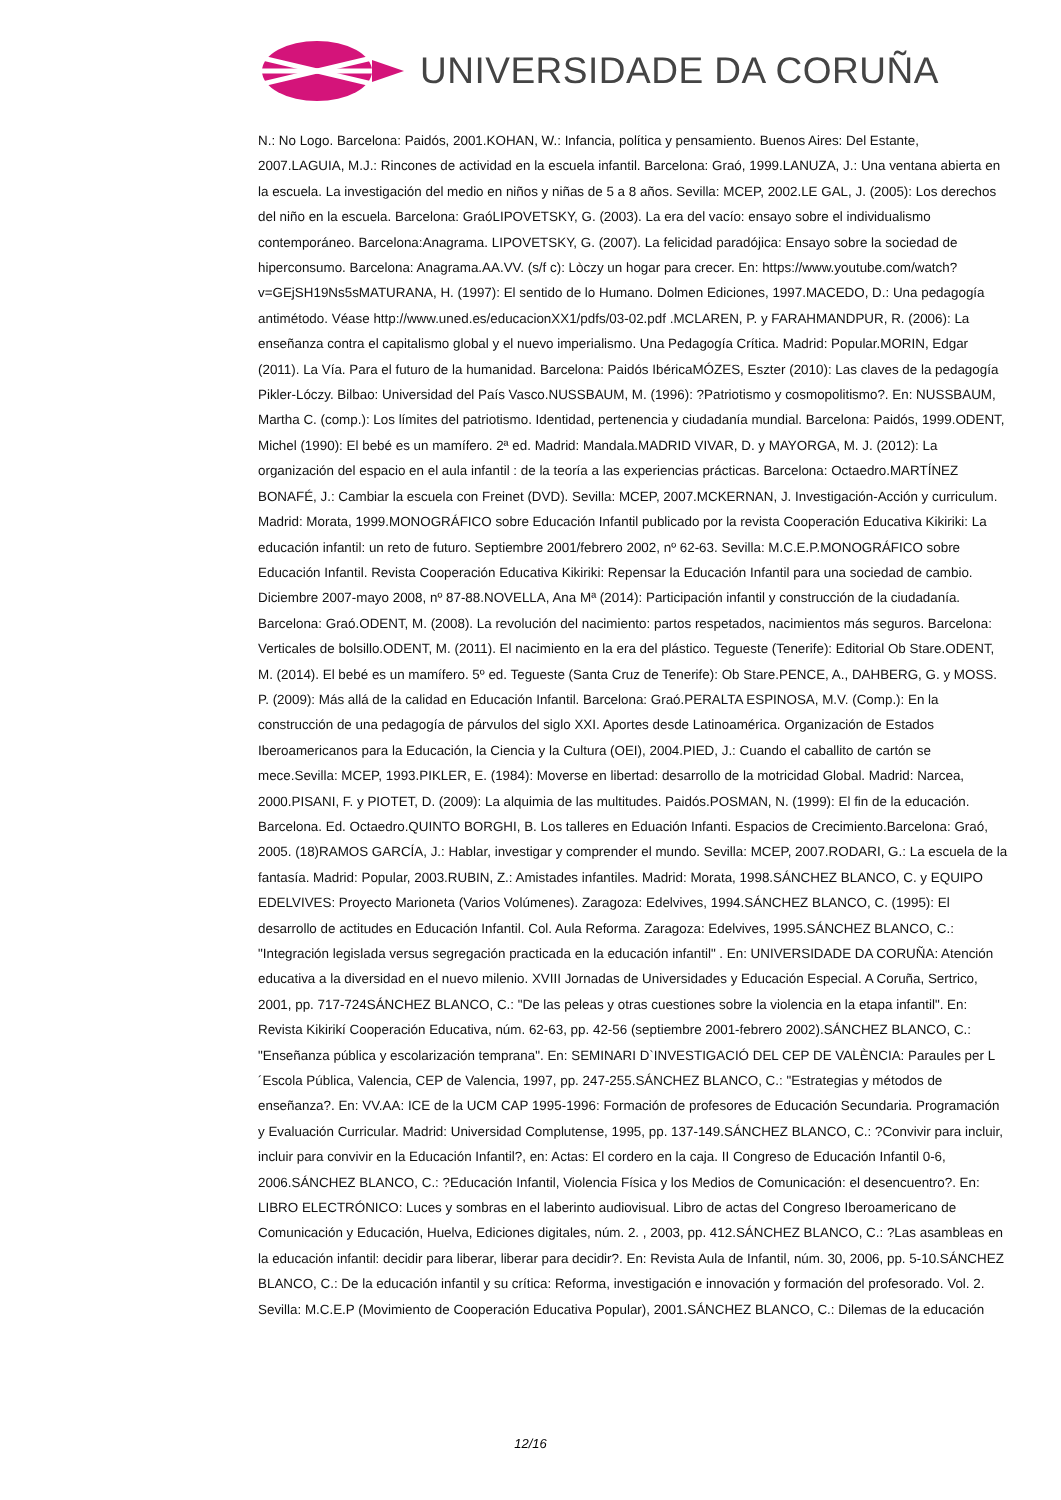UNIVERSIDADE DA CORUÑA
N.: No Logo. Barcelona: Paidós, 2001.KOHAN, W.: Infancia, política y pensamiento. Buenos Aires: Del Estante, 2007.LAGUIA, M.J.: Rincones de actividad en la escuela infantil. Barcelona: Graó, 1999.LANUZA, J.: Una ventana abierta en la escuela. La investigación del medio en niños y niñas de 5 a 8 años. Sevilla: MCEP, 2002.LE GAL, J. (2005): Los derechos del niño en la escuela. Barcelona: GraóLIPOVETSKY, G. (2003). La era del vacío: ensayo sobre el individualismo contemporáneo. Barcelona:Anagrama. LIPOVETSKY, G. (2007). La felicidad paradójica: Ensayo sobre la sociedad de hiperconsumo. Barcelona: Anagrama.AA.VV. (s/f c): Lòczy un hogar para crecer. En: https://www.youtube.com/watch?v=GEjSH19Ns5sMATURANA, H. (1997): El sentido de lo Humano. Dolmen Ediciones, 1997.MACEDO, D.: Una pedagogía antimétodo. Véase http://www.uned.es/educacionXX1/pdfs/03-02.pdf .MCLAREN, P. y FARAHMANDPUR, R. (2006): La enseñanza contra el capitalismo global y el nuevo imperialismo. Una Pedagogía Crítica. Madrid: Popular.MORIN, Edgar (2011). La Vía. Para el futuro de la humanidad. Barcelona: Paidós IbéricaMÓZES, Eszter (2010): Las claves de la pedagogía Pikler-Lóczy. Bilbao: Universidad del País Vasco.NUSSBAUM, M. (1996): ?Patriotismo y cosmopolitismo?. En: NUSSBAUM, Martha C. (comp.): Los límites del patriotismo. Identidad, pertenencia y ciudadanía mundial. Barcelona: Paidós, 1999.ODENT, Michel (1990): El bebé es un mamífero. 2ª ed. Madrid: Mandala.MADRID VIVAR, D. y MAYORGA, M. J. (2012): La organización del espacio en el aula infantil : de la teoría a las experiencias prácticas. Barcelona: Octaedro.MARTÍNEZ BONAFÉ, J.: Cambiar la escuela con Freinet (DVD). Sevilla: MCEP, 2007.MCKERNAN, J. Investigación-Acción y curriculum. Madrid: Morata, 1999.MONOGRÁFICO sobre Educación Infantil publicado por la revista Cooperación Educativa Kikiriki: La educación infantil: un reto de futuro. Septiembre 2001/febrero 2002, nº 62-63. Sevilla: M.C.E.P.MONOGRÁFICO sobre Educación Infantil. Revista Cooperación Educativa Kikiriki: Repensar la Educación Infantil para una sociedad de cambio. Diciembre 2007-mayo 2008, nº 87-88.NOVELLA, Ana Mª (2014): Participación infantil y construcción de la ciudadanía. Barcelona: Graó.ODENT, M. (2008). La revolución del nacimiento: partos respetados, nacimientos más seguros. Barcelona: Verticales de bolsillo.ODENT, M. (2011). El nacimiento en la era del plástico. Tegueste (Tenerife): Editorial Ob Stare.ODENT, M. (2014). El bebé es un mamífero. 5º ed. Tegueste (Santa Cruz de Tenerife): Ob Stare.PENCE, A., DAHBERG, G. y MOSS. P. (2009): Más allá de la calidad en Educación Infantil. Barcelona: Graó.PERALTA ESPINOSA, M.V. (Comp.): En la construcción de una pedagogía de párvulos del siglo XXI. Aportes desde Latinoamérica. Organización de Estados Iberoamericanos para la Educación, la Ciencia y la Cultura (OEI), 2004.PIED, J.: Cuando el caballito de cartón se mece.Sevilla: MCEP, 1993.PIKLER, E. (1984): Moverse en libertad: desarrollo de la motricidad Global. Madrid: Narcea, 2000.PISANI, F. y PIOTET, D. (2009): La alquimia de las multitudes. Paidós.POSMAN, N. (1999): El fin de la educación. Barcelona. Ed. Octaedro.QUINTO BORGHI, B. Los talleres en Eduación Infanti. Espacios de Crecimiento.Barcelona: Graó, 2005. (18)RAMOS GARCÍA, J.: Hablar, investigar y comprender el mundo. Sevilla: MCEP, 2007.RODARI, G.: La escuela de la fantasía. Madrid: Popular, 2003.RUBIN, Z.: Amistades infantiles. Madrid: Morata, 1998.SÁNCHEZ BLANCO, C. y EQUIPO EDELVIVES: Proyecto Marioneta (Varios Volúmenes). Zaragoza: Edelvives, 1994.SÁNCHEZ BLANCO, C. (1995): El desarrollo de actitudes en Educación Infantil. Col. Aula Reforma. Zaragoza: Edelvives, 1995.SÁNCHEZ BLANCO, C.: "Integración legislada versus segregación practicada en la educación infantil" . En: UNIVERSIDADE DA CORUÑA: Atención educativa a la diversidad en el nuevo milenio. XVIII Jornadas de Universidades y Educación Especial. A Coruña, Sertrico, 2001, pp. 717-724SÁNCHEZ BLANCO, C.: "De las peleas y otras cuestiones sobre la violencia en la etapa infantil". En: Revista Kikirikí Cooperación Educativa, núm. 62-63, pp. 42-56 (septiembre 2001-febrero 2002).SÁNCHEZ BLANCO, C.: "Enseñanza pública y escolarización temprana". En: SEMINARI D`INVESTIGACIÓ DEL CEP DE VALÈNCIA: Paraules per L´Escola Pública, Valencia, CEP de Valencia, 1997, pp. 247-255.SÁNCHEZ BLANCO, C.: "Estrategias y métodos de enseñanza?. En: VV.AA: ICE de la UCM CAP 1995-1996: Formación de profesores de Educación Secundaria. Programación y Evaluación Curricular. Madrid: Universidad Complutense, 1995, pp. 137-149.SÁNCHEZ BLANCO, C.: ?Convivir para incluir, incluir para convivir en la Educación Infantil?, en: Actas: El cordero en la caja. II Congreso de Educación Infantil 0-6, 2006.SÁNCHEZ BLANCO, C.: ?Educación Infantil, Violencia Física y los Medios de Comunicación: el desencuentro?. En: LIBRO ELECTRÓNICO: Luces y sombras en el laberinto audiovisual. Libro de actas del Congreso Iberoamericano de Comunicación y Educación, Huelva, Ediciones digitales, núm. 2. , 2003, pp. 412.SÁNCHEZ BLANCO, C.: ?Las asambleas en la educación infantil: decidir para liberar, liberar para decidir?. En: Revista Aula de Infantil, núm. 30, 2006, pp. 5-10.SÁNCHEZ BLANCO, C.: De la educación infantil y su crítica: Reforma, investigación e innovación y formación del profesorado. Vol. 2. Sevilla: M.C.E.P (Movimiento de Cooperación Educativa Popular), 2001.SÁNCHEZ BLANCO, C.: Dilemas de la educación
12/16